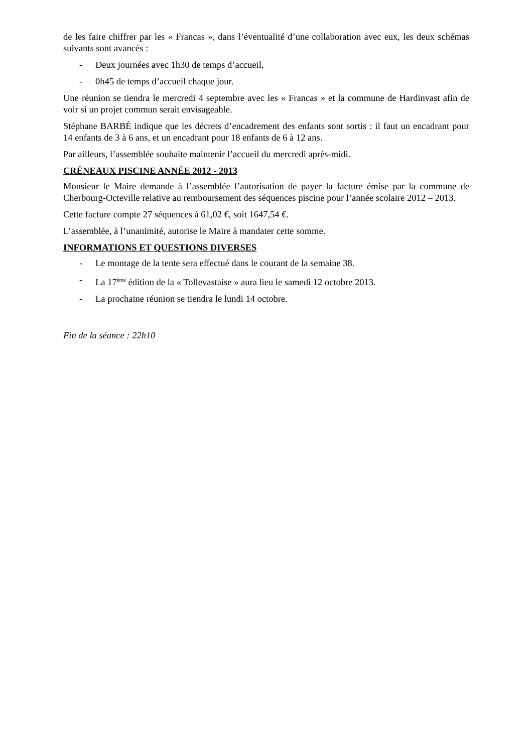de les faire chiffrer par les « Francas », dans l’éventualité d’une collaboration avec eux, les deux schémas suivants sont avancés :
- Deux journées avec 1h30 de temps d’accueil,
- 0h45 de temps d’accueil chaque jour.
Une réunion se tiendra le mercredi 4 septembre avec les « Francas » et la commune de Hardinvast afin de voir si un projet commun serait envisageable.
Stéphane BARBÉ indique que les décrets d’encadrement des enfants sont sortis : il faut un encadrant pour 14 enfants de 3 à 6 ans, et un encadrant pour 18 enfants de 6 à 12 ans.
Par ailleurs, l’assemblée souhaite maintenir l’accueil du mercredi après-midi.
CRÉNEAUX PISCINE ANNÉE 2012 - 2013
Monsieur le Maire demande à l’assemblée l’autorisation de payer la facture émise par la commune de Cherbourg-Octeville relative au remboursement des séquences piscine pour l’année scolaire 2012 – 2013.
Cette facture compte 27 séquences à 61,02 €, soit 1647,54 €.
L’assemblée, à l’unanimité, autorise le Maire à mandater cette somme.
INFORMATIONS ET QUESTIONS DIVERSES
- Le montage de la tente sera effectué dans le courant de la semaine 38.
- La 17<sup>ème</sup> édition de la « Tollevastaise » aura lieu le samedi 12 octobre 2013.
- La prochaine réunion se tiendra le lundi 14 octobre.
Fin de la séance : 22h10